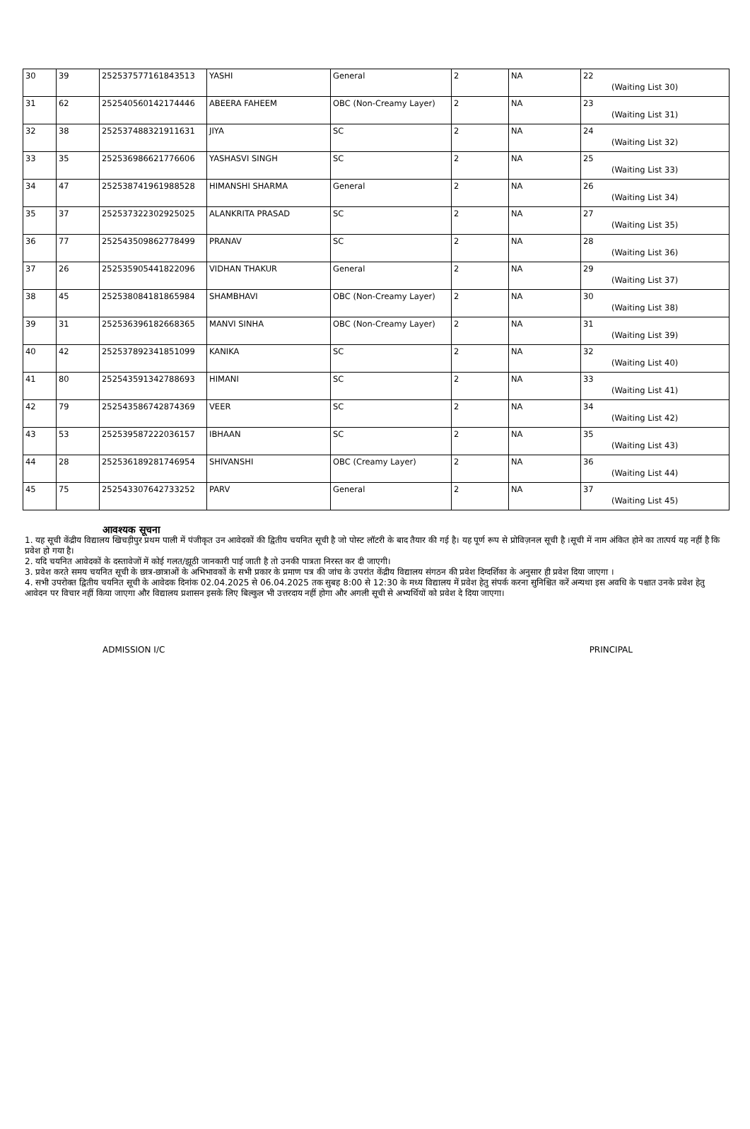| 30 | 39 | 252537577161843513 | YASHI | General | 2 | NA | 22 (Waiting List 30) |
| 31 | 62 | 252540560142174446 | ABEERA FAHEEM | OBC (Non-Creamy Layer) | 2 | NA | 23 (Waiting List 31) |
| 32 | 38 | 252537488321911631 | JIYA | SC | 2 | NA | 24 (Waiting List 32) |
| 33 | 35 | 252536986621776606 | YASHASVI SINGH | SC | 2 | NA | 25 (Waiting List 33) |
| 34 | 47 | 252538741961988528 | HIMANSHI SHARMA | General | 2 | NA | 26 (Waiting List 34) |
| 35 | 37 | 252537322302925025 | ALANKRITA PRASAD | SC | 2 | NA | 27 (Waiting List 35) |
| 36 | 77 | 252543509862778499 | PRANAV | SC | 2 | NA | 28 (Waiting List 36) |
| 37 | 26 | 252535905441822096 | VIDHAN THAKUR | General | 2 | NA | 29 (Waiting List 37) |
| 38 | 45 | 252538084181865984 | SHAMBHAVI | OBC (Non-Creamy Layer) | 2 | NA | 30 (Waiting List 38) |
| 39 | 31 | 252536396182668365 | MANVI SINHA | OBC (Non-Creamy Layer) | 2 | NA | 31 (Waiting List 39) |
| 40 | 42 | 252537892341851099 | KANIKA | SC | 2 | NA | 32 (Waiting List 40) |
| 41 | 80 | 252543591342788693 | HIMANI | SC | 2 | NA | 33 (Waiting List 41) |
| 42 | 79 | 252543586742874369 | VEER | SC | 2 | NA | 34 (Waiting List 42) |
| 43 | 53 | 252539587222036157 | IBHAAN | SC | 2 | NA | 35 (Waiting List 43) |
| 44 | 28 | 252536189281746954 | SHIVANSHI | OBC (Creamy Layer) | 2 | NA | 36 (Waiting List 44) |
| 45 | 75 | 252543307642733252 | PARV | General | 2 | NA | 37 (Waiting List 45) |
आवश्यक सूचना
1. यह सूची केंद्रीय विद्यालय खिचड़ीपुर प्रथम पाली में पंजीकृत उन आवेदकों की द्वितीय चयनित सूची है जो पोस्ट लॉटरी के बाद तैयार की गई है। यह पूर्ण रूप से प्रोविज़नल सूची है ।सूची में नाम अंकित होने का तात्पर्य यह नहीं है कि प्रवेश हो गया है।
2. यदि चयनित आवेदकों के दस्तावेजों में कोई गलत/झूठी जानकारी पाई जाती है तो उनकी पात्रता निरस्त कर दी जाएगी।
3. प्रवेश करते समय चयनित सूची के छात्र-छात्राओं के अभिभावकों के सभी प्रकार के प्रमाण पत्र की जांच के उपरांत केंद्रीय विद्यालय संगठन की प्रवेश दिग्दर्शिका के अनुसार ही प्रवेश दिया जाएगा ।
4. सभी उपरोक्त द्वितीय चयनित सूची के आवेदक दिनांक 02.04.2025 से 06.04.2025 तक सुबह 8:00 से 12:30 के मध्य विद्यालय में प्रवेश हेतु संपर्क करना सुनिश्चित करें अन्यथा इस अवधि के पश्चात उनके प्रवेश हेतु आवेदन पर विचार नहीं किया जाएगा और विद्यालय प्रशासन इसके लिए बिल्कुल भी उत्तरदाय नहीं होगा और अगली सूची से अभ्यर्थियों को प्रवेश दे दिया जाएगा।
ADMISSION I/C PRINCIPAL